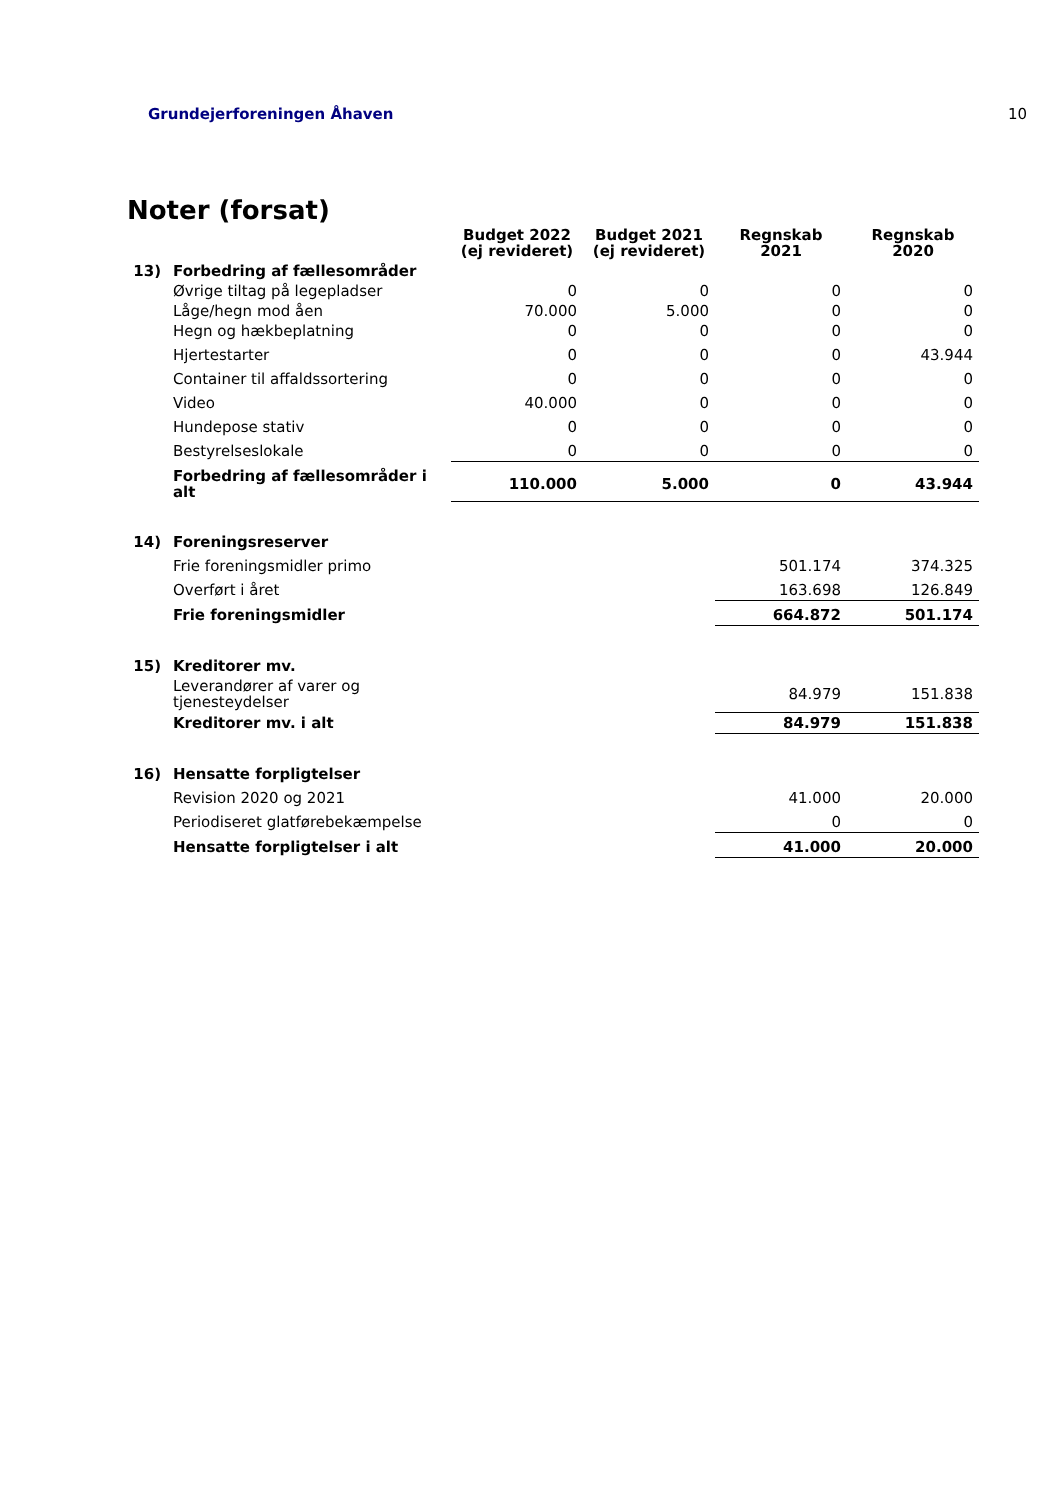Grundejerforeningen Åhaven 10
Noter (forsat)
| | | Budget 2022 (ej revideret) | Budget 2021 (ej revideret) | Regnskab 2021 | Regnskab 2020 |
| --- | --- | --- | --- | --- | --- |
| 13) | Forbedring af fællesområder | | | | |
| | Øvrige tiltag på legepladser | 0 | 0 | 0 | 0 |
| | Låge/hegn mod åen | 70.000 | 5.000 | 0 | 0 |
| | Hegn og hækbeplatning | 0 | 0 | 0 | 0 |
| | Hjertestarter | 0 | 0 | 0 | 43.944 |
| | Container til affaldssortering | 0 | 0 | 0 | 0 |
| | Video | 40.000 | 0 | 0 | 0 |
| | Hundepose stativ | 0 | 0 | 0 | 0 |
| | Bestyrelseslokale | 0 | 0 | 0 | 0 |
| | Forbedring af fællesområder i alt | 110.000 | 5.000 | 0 | 43.944 |
| 14) | Foreningsreserver | | | | |
| | Frie foreningsmidler primo | | | 501.174 | 374.325 |
| | Overført i året | | | 163.698 | 126.849 |
| | Frie foreningsmidler | | | 664.872 | 501.174 |
| 15) | Kreditorer mv. | | | | |
| | Leverandører af varer og tjenesteydelser | | | 84.979 | 151.838 |
| | Kreditorer mv. i alt | | | 84.979 | 151.838 |
| 16) | Hensatte forpligtelser | | | | |
| | Revision 2020 og 2021 | | | 41.000 | 20.000 |
| | Periodiseret glatførebekæmpelse | | | 0 | 0 |
| | Hensatte forpligtelser i alt | | | 41.000 | 20.000 |